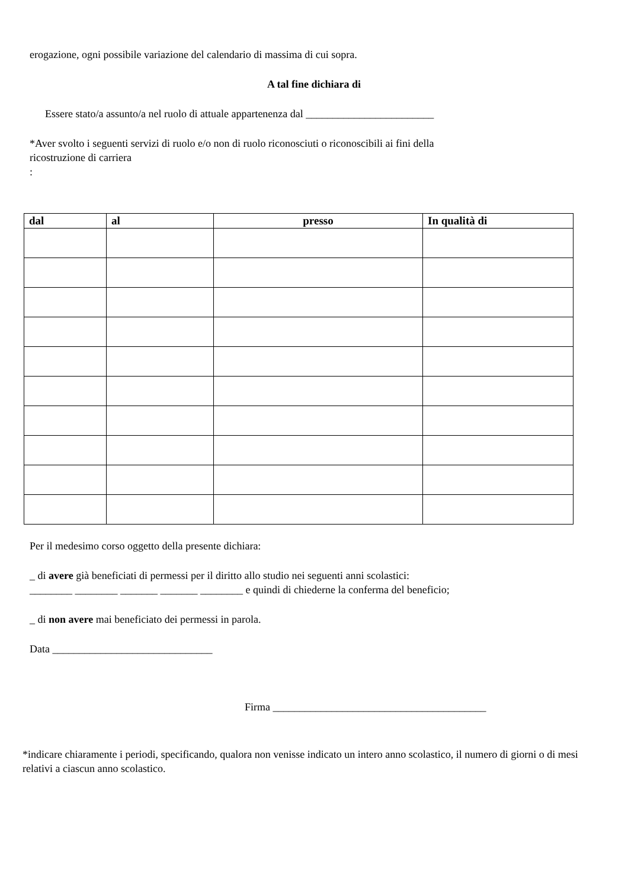erogazione, ogni possibile variazione del calendario di massima di cui sopra.
A tal fine dichiara di
Essere stato/a assunto/a nel ruolo di attuale appartenenza dal ________________________
*Aver svolto i seguenti servizi di ruolo e/o non di ruolo riconosciuti o riconoscibili ai fini della
ricostruzione di carriera
:
| dal | al | presso | In qualità di |
| --- | --- | --- | --- |
Per il medesimo corso oggetto della presente dichiara:
_ di avere già beneficiati di permessi per il diritto allo studio nei seguenti anni scolastici:
________ ________ _______ _______ ________ e quindi di chiederne la conferma del beneficio;
_ di non avere mai beneficiato dei permessi in parola.
Data ______________________________
Firma ________________________________________
*indicare chiaramente i periodi, specificando, qualora non venisse indicato un intero anno scolastico, il numero di giorni o di mesi relativi a ciascun anno scolastico.